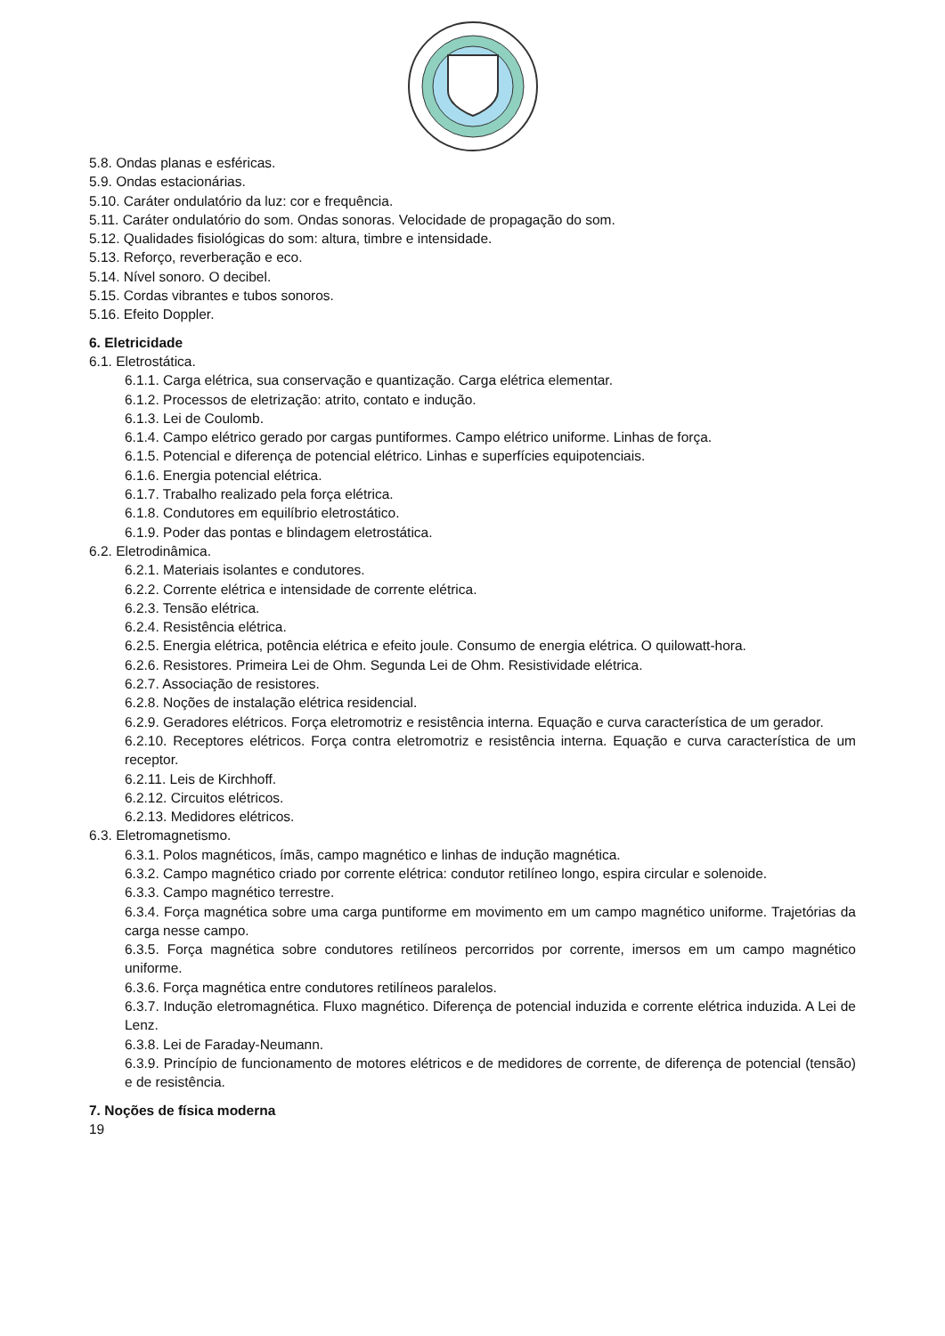5.8. Ondas planas e esféricas.
5.9. Ondas estacionárias.
5.10. Caráter ondulatório da luz: cor e frequência.
5.11. Caráter ondulatório do som. Ondas sonoras. Velocidade de propagação do som.
5.12. Qualidades fisiológicas do som: altura, timbre e intensidade.
5.13. Reforço, reverberação e eco.
5.14. Nível sonoro. O decibel.
5.15. Cordas vibrantes e tubos sonoros.
5.16. Efeito Doppler.
6. Eletricidade
6.1. Eletrostática.
6.1.1. Carga elétrica, sua conservação e quantização. Carga elétrica elementar.
6.1.2. Processos de eletrização: atrito, contato e indução.
6.1.3. Lei de Coulomb.
6.1.4. Campo elétrico gerado por cargas puntiformes. Campo elétrico uniforme. Linhas de força.
6.1.5. Potencial e diferença de potencial elétrico. Linhas e superfícies equipotenciais.
6.1.6. Energia potencial elétrica.
6.1.7. Trabalho realizado pela força elétrica.
6.1.8. Condutores em equilíbrio eletrostático.
6.1.9. Poder das pontas e blindagem eletrostática.
6.2. Eletrodinâmica.
6.2.1. Materiais isolantes e condutores.
6.2.2. Corrente elétrica e intensidade de corrente elétrica.
6.2.3. Tensão elétrica.
6.2.4. Resistência elétrica.
6.2.5. Energia elétrica, potência elétrica e efeito joule. Consumo de energia elétrica. O quilowatt-hora.
6.2.6. Resistores. Primeira Lei de Ohm. Segunda Lei de Ohm. Resistividade elétrica.
6.2.7. Associação de resistores.
6.2.8. Noções de instalação elétrica residencial.
6.2.9. Geradores elétricos. Força eletromotriz e resistência interna. Equação e curva característica de um gerador.
6.2.10. Receptores elétricos. Força contra eletromotriz e resistência interna. Equação e curva característica de um receptor.
6.2.11. Leis de Kirchhoff.
6.2.12. Circuitos elétricos.
6.2.13. Medidores elétricos.
6.3. Eletromagnetismo.
6.3.1. Polos magnéticos, ímãs, campo magnético e linhas de indução magnética.
6.3.2. Campo magnético criado por corrente elétrica: condutor retilíneo longo, espira circular e solenoide.
6.3.3. Campo magnético terrestre.
6.3.4. Força magnética sobre uma carga puntiforme em movimento em um campo magnético uniforme. Trajetórias da carga nesse campo.
6.3.5. Força magnética sobre condutores retilíneos percorridos por corrente, imersos em um campo magnético uniforme.
6.3.6. Força magnética entre condutores retilíneos paralelos.
6.3.7. Indução eletromagnética. Fluxo magnético. Diferença de potencial induzida e corrente elétrica induzida. A Lei de Lenz.
6.3.8. Lei de Faraday-Neumann.
6.3.9. Princípio de funcionamento de motores elétricos e de medidores de corrente, de diferença de potencial (tensão) e de resistência.
7. Noções de física moderna
19